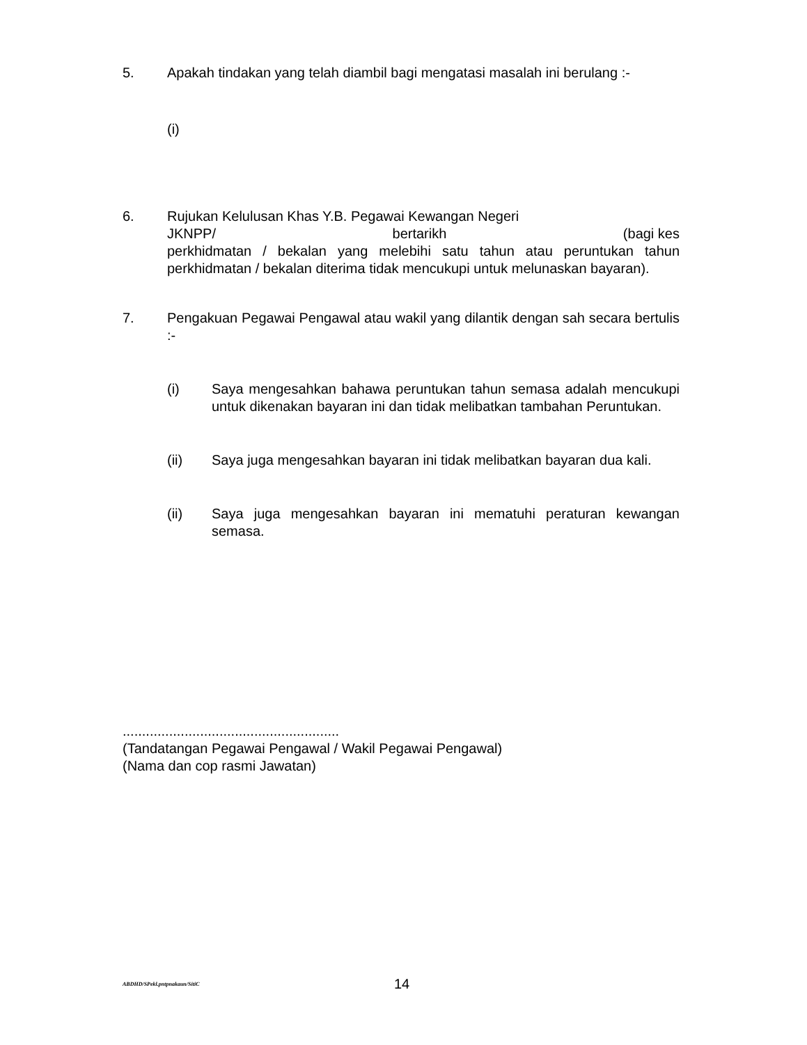5. Apakah tindakan yang telah diambil bagi mengatasi masalah ini berulang :-
(i)
6. Rujukan Kelulusan Khas Y.B. Pegawai Kewangan Negeri
JKNPP/ bertarikh (bagi kes
perkhidmatan / bekalan yang melebihi satu tahun atau peruntukan tahun perkhidmatan / bekalan diterima tidak mencukupi untuk melunaskan bayaran).
7. Pengakuan Pegawai Pengawal atau wakil yang dilantik dengan sah secara bertulis :-
(i) Saya mengesahkan bahawa peruntukan tahun semasa adalah mencukupi untuk dikenakan bayaran ini dan tidak melibatkan tambahan Peruntukan.
(ii) Saya juga mengesahkan bayaran ini tidak melibatkan bayaran dua kali.
(ii) Saya juga mengesahkan bayaran ini mematuhi peraturan kewangan semasa.
........................................................
(Tandatangan Pegawai Pengawal / Wakil Pegawai Pengawal)
(Nama dan cop rasmi Jawatan)
ABDHD/SPekl.pntpnakaun/SitiC 14